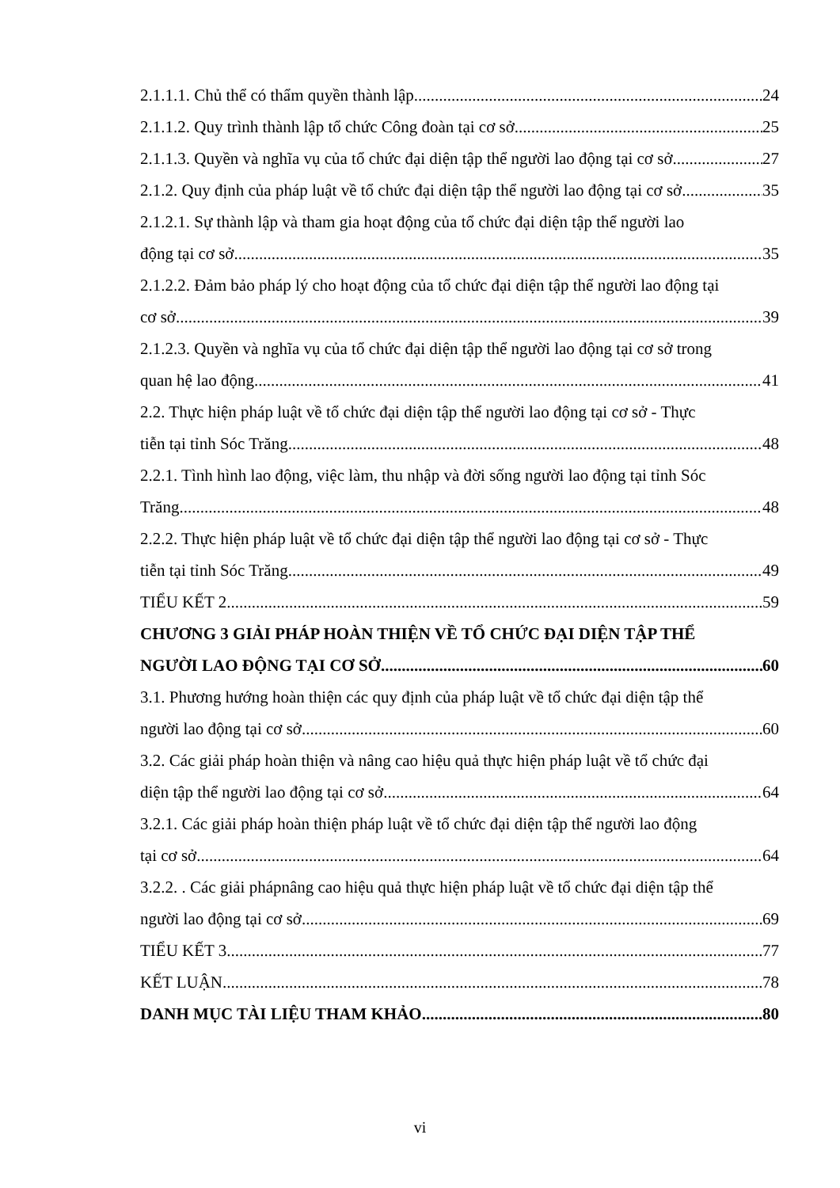2.1.1.1. Chủ thể có thẩm quyền thành lập 24
2.1.1.2. Quy trình thành lập tổ chức Công đoàn tại cơ sở 25
2.1.1.3. Quyền và nghĩa vụ của tổ chức đại diện tập thể người lao động tại cơ sở 27
2.1.2. Quy định của pháp luật về tổ chức đại diện tập thể người lao động tại cơ sở 35
2.1.2.1. Sự thành lập và tham gia hoạt động của tổ chức đại diện tập thể người lao
động tại cơ sở 35
2.1.2.2. Đảm bảo pháp lý cho hoạt động của tổ chức đại diện tập thể người lao động tại
cơ sở 39
2.1.2.3. Quyền và nghĩa vụ của tổ chức đại diện tập thể người lao động tại cơ sở trong
quan hệ lao động 41
2.2. Thực hiện pháp luật về tổ chức đại diện tập thể người lao động tại cơ sở - Thực
tiễn tại tỉnh Sóc Trăng 48
2.2.1. Tình hình lao động, việc làm, thu nhập và đời sống người lao động tại tỉnh Sóc
Trăng 48
2.2.2. Thực hiện pháp luật về tổ chức đại diện tập thể người lao động tại cơ sở - Thực
tiễn tại tỉnh Sóc Trăng 49
TIỂU KẾT 2 59
CHƯƠNG 3 GIẢI PHÁP HOÀN THIỆN VỀ TỔ CHỨC ĐẠI DIỆN TẬP THỂ
NGƯỜI LAO ĐỘNG TẠI CƠ SỞ 60
3.1. Phương hướng hoàn thiện các quy định của pháp luật về tổ chức đại diện tập thể
người lao động tại cơ sở 60
3.2. Các giải pháp hoàn thiện và nâng cao hiệu quả thực hiện pháp luật về tổ chức đại
diện tập thể người lao động tại cơ sở 64
3.2.1. Các giải pháp hoàn thiện pháp luật về tổ chức đại diện tập thể người lao động
tại cơ sở 64
3.2.2. . Các giải phápnâng cao hiệu quả thực hiện pháp luật về tổ chức đại diện tập thể
người lao động tại cơ sở 69
TIỂU KẾT 3 77
KẾT LUẬN 78
DANH MỤC TÀI LIỆU THAM KHẢO 80
vi